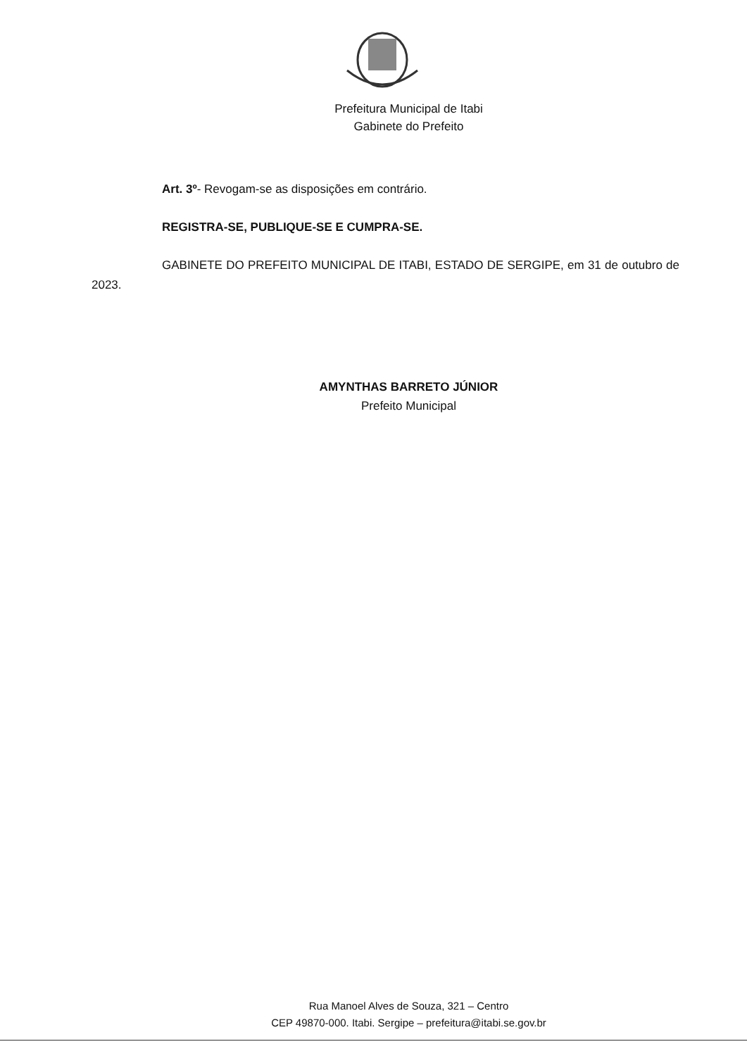Prefeitura Municipal de Itabi
Gabinete do Prefeito
Art. 3º- Revogam-se as disposições em contrário.
REGISTRA-SE, PUBLIQUE-SE E CUMPRA-SE.
GABINETE DO PREFEITO MUNICIPAL DE ITABI, ESTADO DE SERGIPE, em 31 de outubro de 2023.
AMYNTHAS BARRETO JÚNIOR
Prefeito Municipal
Rua Manoel Alves de Souza, 321 – Centro
CEP 49870-000. Itabi. Sergipe – prefeitura@itabi.se.gov.br